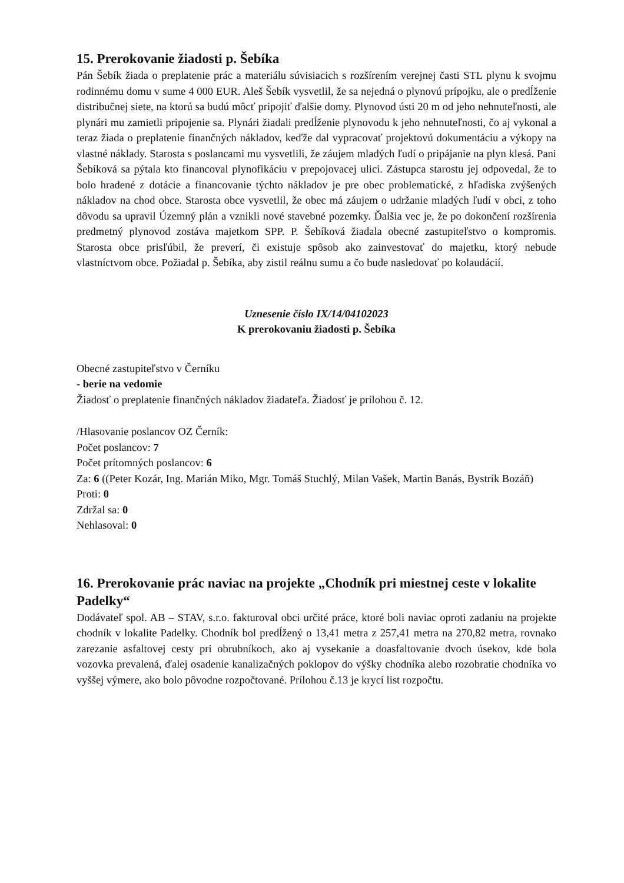15. Prerokovanie žiadosti p. Šebíka
Pán Šebík žiada o preplatenie prác a materiálu súvisiacich s rozšírením verejnej časti STL plynu k svojmu rodinnému domu v sume 4 000 EUR. Aleš Šebík vysvetlil, že sa nejedná o plynovú prípojku, ale o predĺženie distribučnej siete, na ktorú sa budú môcť pripojiť ďalšie domy. Plynovod ústi 20 m od jeho nehnuteľnosti, ale plynári mu zamietli pripojenie sa. Plynári žiadali predĺženie plynovodu k jeho nehnuteľnosti, čo aj vykonal a teraz žiada o preplatenie finančných nákladov, keďže dal vypracovať projektovú dokumentáciu a výkopy na vlastné náklady. Starosta s poslancami mu vysvetlili, že záujem mladých ľudí o pripájanie na plyn klesá. Pani Šebíková sa pýtala kto financoval plynofikáciu v prepojovacej ulici. Zástupca starostu jej odpovedal, že to bolo hradené z dotácie a financovanie týchto nákladov je pre obec problematické, z hľadiska zvýšených nákladov na chod obce. Starosta obce vysvetlil, že obec má záujem o udržanie mladých ľudí v obci, z toho dôvodu sa upravil Územný plán a vznikli nové stavebné pozemky. Ďalšia vec je, že po dokončení rozšírenia predmetný plynovod zostáva majetkom SPP. P. Šebíková žiadala obecné zastupiteľstvo o kompromis. Starosta obce prisľúbil, že preverí, či existuje spôsob ako zainvestovať do majetku, ktorý nebude vlastníctvom obce. Požiadal p. Šebíka, aby zistil reálnu sumu a čo bude nasledovať po kolaudácií.
Uznesenie číslo IX/14/04102023
K prerokovaniu žiadosti p. Šebíka
Obecné zastupiteľstvo v Černíku
- berie na vedomie
Žiadosť o preplatenie finančných nákladov žiadateľa. Žiadosť je prílohou č. 12.
/Hlasovanie poslancov OZ Černík:
Počet poslancov: 7
Počet prítomných poslancov: 6
Za: 6 ((Peter Kozár, Ing. Marián Miko, Mgr. Tomáš Stuchlý, Milan Vašek, Martin Banás, Bystrík Bozáň)
Proti: 0
Zdržal sa: 0
Nehlasoval: 0
16. Prerokovanie prác naviac na projekte „Chodník pri miestnej ceste v lokalite Padelky“
Dodávateľ spol. AB – STAV, s.r.o. fakturoval obci určité práce, ktoré boli naviac oproti zadaniu na projekte chodník v lokalite Padelky. Chodník bol predĺžený o 13,41 metra z 257,41 metra na 270,82 metra, rovnako zarezanie asfaltovej cesty pri obrubníkoch, ako aj vysekanie a doasfaltovanie dvoch úsekov, kde bola vozovka prevalená, ďalej osadenie kanalizačných poklopov do výšky chodníka alebo rozobratie chodníka vo vyššej výmere, ako bolo pôvodne rozpočtované. Prílohou č.13 je krycí list rozpočtu.